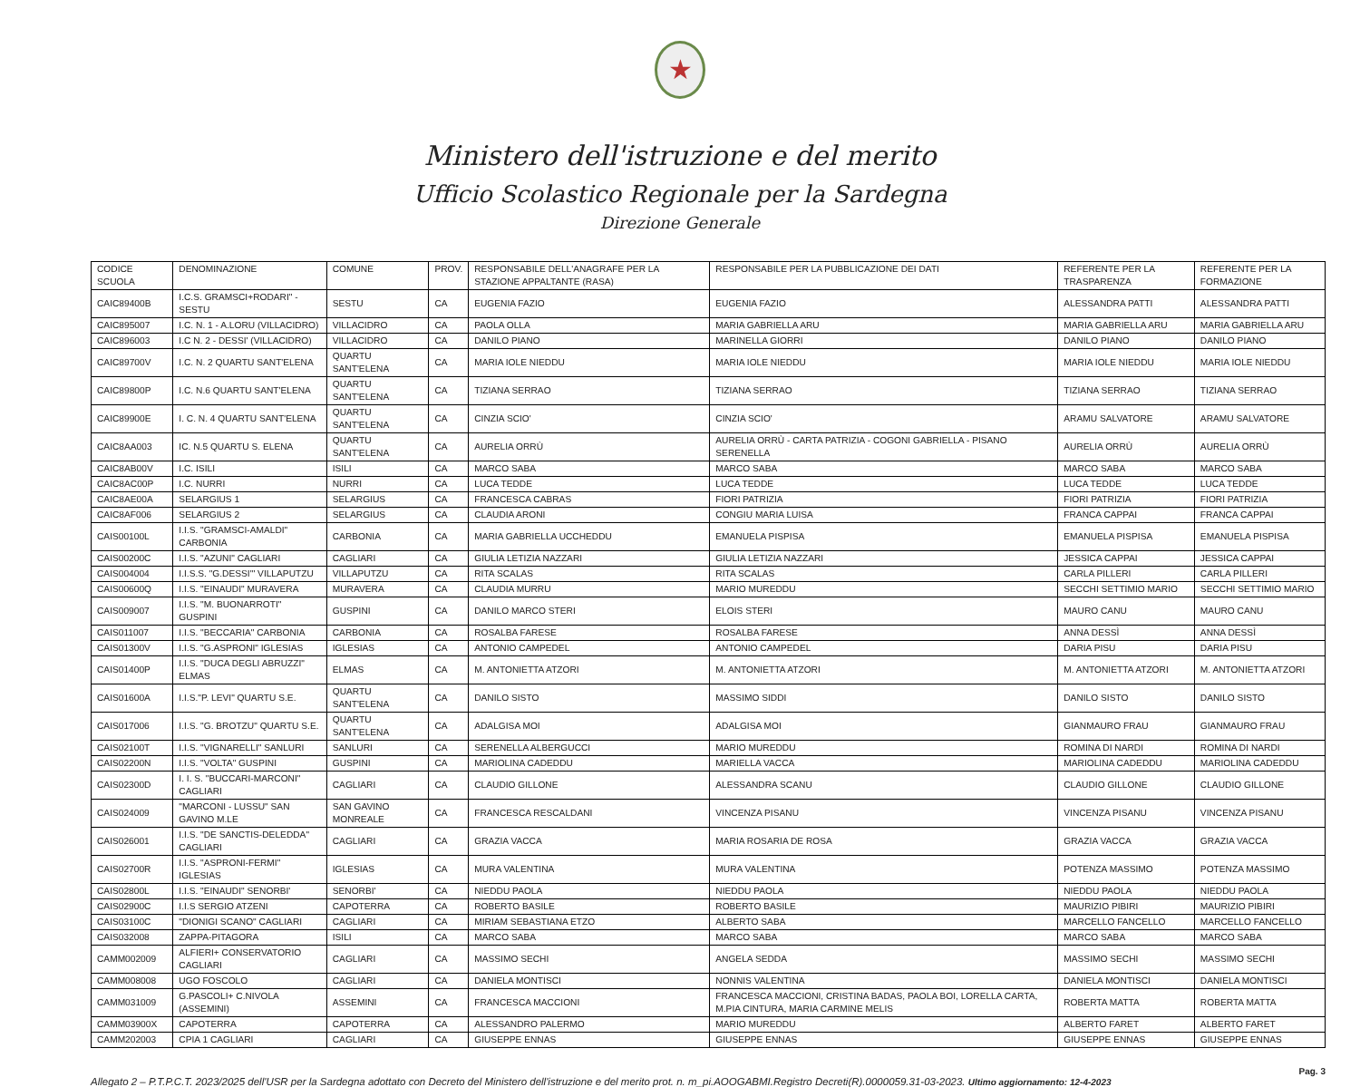★
Ministero dell'istruzione e del merito
Ufficio Scolastico Regionale per la Sardegna
Direzione Generale
| CODICE SCUOLA | DENOMINAZIONE | COMUNE | PROV. | RESPONSABILE DELL'ANAGRAFE PER LA STAZIONE APPALTANTE (RASA) | RESPONSABILE PER LA PUBBLICAZIONE DEI DATI | REFERENTE PER LA TRASPARENZA | REFERENTE PER LA FORMAZIONE |
| --- | --- | --- | --- | --- | --- | --- | --- |
| CAIC89400B | I.C.S. GRAMSCI+RODARI" - SESTU | SESTU | CA | EUGENIA FAZIO | EUGENIA FAZIO | ALESSANDRA PATTI | ALESSANDRA PATTI |
| CAIC895007 | I.C. N. 1 - A.LORU (VILLACIDRO) | VILLACIDRO | CA | PAOLA OLLA | MARIA GABRIELLA ARU | MARIA GABRIELLA ARU | MARIA GABRIELLA ARU |
| CAIC896003 | I.C N. 2 - DESSI' (VILLACIDRO) | VILLACIDRO | CA | DANILO PIANO | MARINELLA GIORRI | DANILO PIANO | DANILO PIANO |
| CAIC89700V | I.C. N. 2 QUARTU SANT'ELENA | QUARTU SANT'ELENA | CA | MARIA IOLE NIEDDU | MARIA IOLE NIEDDU | MARIA IOLE NIEDDU | MARIA IOLE NIEDDU |
| CAIC89800P | I.C. N.6 QUARTU SANT'ELENA | QUARTU SANT'ELENA | CA | TIZIANA SERRAO | TIZIANA SERRAO | TIZIANA SERRAO | TIZIANA SERRAO |
| CAIC89900E | I. C. N. 4 QUARTU SANT'ELENA | QUARTU SANT'ELENA | CA | CINZIA SCIO' | CINZIA SCIO' | ARAMU SALVATORE | ARAMU SALVATORE |
| CAIC8AA003 | IC. N.5 QUARTU S. ELENA | QUARTU SANT'ELENA | CA | AURELIA ORRÙ | AURELIA ORRÙ - CARTA PATRIZIA - COGONI GABRIELLA - PISANO SERENELLA | AURELIA ORRÙ | AURELIA ORRÙ |
| CAIC8AB00V | I.C. ISILI | ISILI | CA | MARCO SABA | MARCO SABA | MARCO SABA | MARCO SABA |
| CAIC8AC00P | I.C. NURRI | NURRI | CA | LUCA TEDDE | LUCA TEDDE | LUCA TEDDE | LUCA TEDDE |
| CAIC8AE00A | SELARGIUS 1 | SELARGIUS | CA | FRANCESCA CABRAS | FIORI PATRIZIA | FIORI PATRIZIA | FIORI PATRIZIA |
| CAIC8AF006 | SELARGIUS 2 | SELARGIUS | CA | CLAUDIA ARONI | CONGIU MARIA LUISA | FRANCA CAPPAI | FRANCA CAPPAI |
| CAIS00100L | I.I.S. "GRAMSCI-AMALDI" CARBONIA | CARBONIA | CA | MARIA GABRIELLA UCCHEDDU | EMANUELA PISPISA | EMANUELA PISPISA | EMANUELA PISPISA |
| CAIS00200C | I.I.S. "AZUNI" CAGLIARI | CAGLIARI | CA | GIULIA LETIZIA NAZZARI | GIULIA LETIZIA NAZZARI | JESSICA CAPPAI | JESSICA CAPPAI |
| CAIS004004 | I.I.S.S. "G.DESSI'" VILLAPUTZU | VILLAPUTZU | CA | RITA SCALAS | RITA SCALAS | CARLA PILLERI | CARLA PILLERI |
| CAIS00600Q | I.I.S. "EINAUDI" MURAVERA | MURAVERA | CA | CLAUDIA MURRU | MARIO MUREDDU | SECCHI SETTIMIO MARIO | SECCHI SETTIMIO MARIO |
| CAIS009007 | I.I.S. "M. BUONARROTI" GUSPINI | GUSPINI | CA | DANILO MARCO STERI | ELOIS STERI | MAURO CANU | MAURO CANU |
| CAIS011007 | I.I.S. "BECCARIA" CARBONIA | CARBONIA | CA | ROSALBA FARESE | ROSALBA FARESE | ANNA DESSÌ | ANNA DESSÌ |
| CAIS01300V | I.I.S. "G.ASPRONI" IGLESIAS | IGLESIAS | CA | ANTONIO CAMPEDEL | ANTONIO CAMPEDEL | DARIA PISU | DARIA PISU |
| CAIS01400P | I.I.S. "DUCA DEGLI ABRUZZI" ELMAS | ELMAS | CA | M. ANTONIETTA ATZORI | M. ANTONIETTA ATZORI | M. ANTONIETTA ATZORI | M. ANTONIETTA ATZORI |
| CAIS01600A | I.I.S."P. LEVI" QUARTU S.E. | QUARTU SANT'ELENA | CA | DANILO SISTO | MASSIMO SIDDI | DANILO SISTO | DANILO SISTO |
| CAIS017006 | I.I.S. "G. BROTZU" QUARTU S.E. | QUARTU SANT'ELENA | CA | ADALGISA MOI | ADALGISA MOI | GIANMAURO FRAU | GIANMAURO FRAU |
| CAIS02100T | I.I.S. "VIGNARELLI" SANLURI | SANLURI | CA | SERENELLA ALBERGUCCI | MARIO MUREDDU | ROMINA DI NARDI | ROMINA DI NARDI |
| CAIS02200N | I.I.S. "VOLTA" GUSPINI | GUSPINI | CA | MARIOLINA CADEDDU | MARIELLA VACCA | MARIOLINA CADEDDU | MARIOLINA CADEDDU |
| CAIS02300D | I. I. S. "BUCCARI-MARCONI" CAGLIARI | CAGLIARI | CA | CLAUDIO GILLONE | ALESSANDRA SCANU | CLAUDIO GILLONE | CLAUDIO GILLONE |
| CAIS024009 | "MARCONI - LUSSU" SAN GAVINO M.LE | SAN GAVINO MONREALE | CA | FRANCESCA RESCALDANI | VINCENZA PISANU | VINCENZA PISANU | VINCENZA PISANU |
| CAIS026001 | I.I.S. "DE SANCTIS-DELEDDA" CAGLIARI | CAGLIARI | CA | GRAZIA VACCA | MARIA ROSARIA DE ROSA | GRAZIA VACCA | GRAZIA VACCA |
| CAIS02700R | I.I.S. "ASPRONI-FERMI" IGLESIAS | IGLESIAS | CA | MURA VALENTINA | MURA VALENTINA | POTENZA MASSIMO | POTENZA MASSIMO |
| CAIS02800L | I.I.S. "EINAUDI" SENORBI' | SENORBI' | CA | NIEDDU PAOLA | NIEDDU PAOLA | NIEDDU PAOLA | NIEDDU PAOLA |
| CAIS02900C | I.I.S SERGIO ATZENI | CAPOTERRA | CA | ROBERTO BASILE | ROBERTO BASILE | MAURIZIO PIBIRI | MAURIZIO PIBIRI |
| CAIS03100C | "DIONIGI SCANO" CAGLIARI | CAGLIARI | CA | MIRIAM SEBASTIANA ETZO | ALBERTO SABA | MARCELLO FANCELLO | MARCELLO FANCELLO |
| CAIS032008 | ZAPPA-PITAGORA | ISILI | CA | MARCO SABA | MARCO SABA | MARCO SABA | MARCO SABA |
| CAMM002009 | ALFIERI+ CONSERVATORIO CAGLIARI | CAGLIARI | CA | MASSIMO SECHI | ANGELA SEDDA | MASSIMO SECHI | MASSIMO SECHI |
| CAMM008008 | UGO FOSCOLO | CAGLIARI | CA | DANIELA MONTISCI | NONNIS VALENTINA | DANIELA MONTISCI | DANIELA MONTISCI |
| CAMM031009 | G.PASCOLI+ C.NIVOLA (ASSEMINI) | ASSEMINI | CA | FRANCESCA MACCIONI | FRANCESCA MACCIONI, CRISTINA BADAS, PAOLA BOI, LORELLA CARTA, M.PIA CINTURA, MARIA CARMINE MELIS | ROBERTA MATTA | ROBERTA MATTA |
| CAMM03900X | CAPOTERRA | CAPOTERRA | CA | ALESSANDRO PALERMO | MARIO MUREDDU | ALBERTO FARET | ALBERTO FARET |
| CAMM202003 | CPIA 1 CAGLIARI | CAGLIARI | CA | GIUSEPPE ENNAS | GIUSEPPE ENNAS | GIUSEPPE ENNAS | GIUSEPPE ENNAS |
Pag. 3
Allegato 2 – P.T.P.C.T. 2023/2025 dell'USR per la Sardegna adottato con Decreto del Ministero dell'istruzione e del merito prot. n. m_pi.AOOGABMI.Registro Decreti(R).0000059.31-03-2023. Ultimo aggiornamento: 12-4-2023